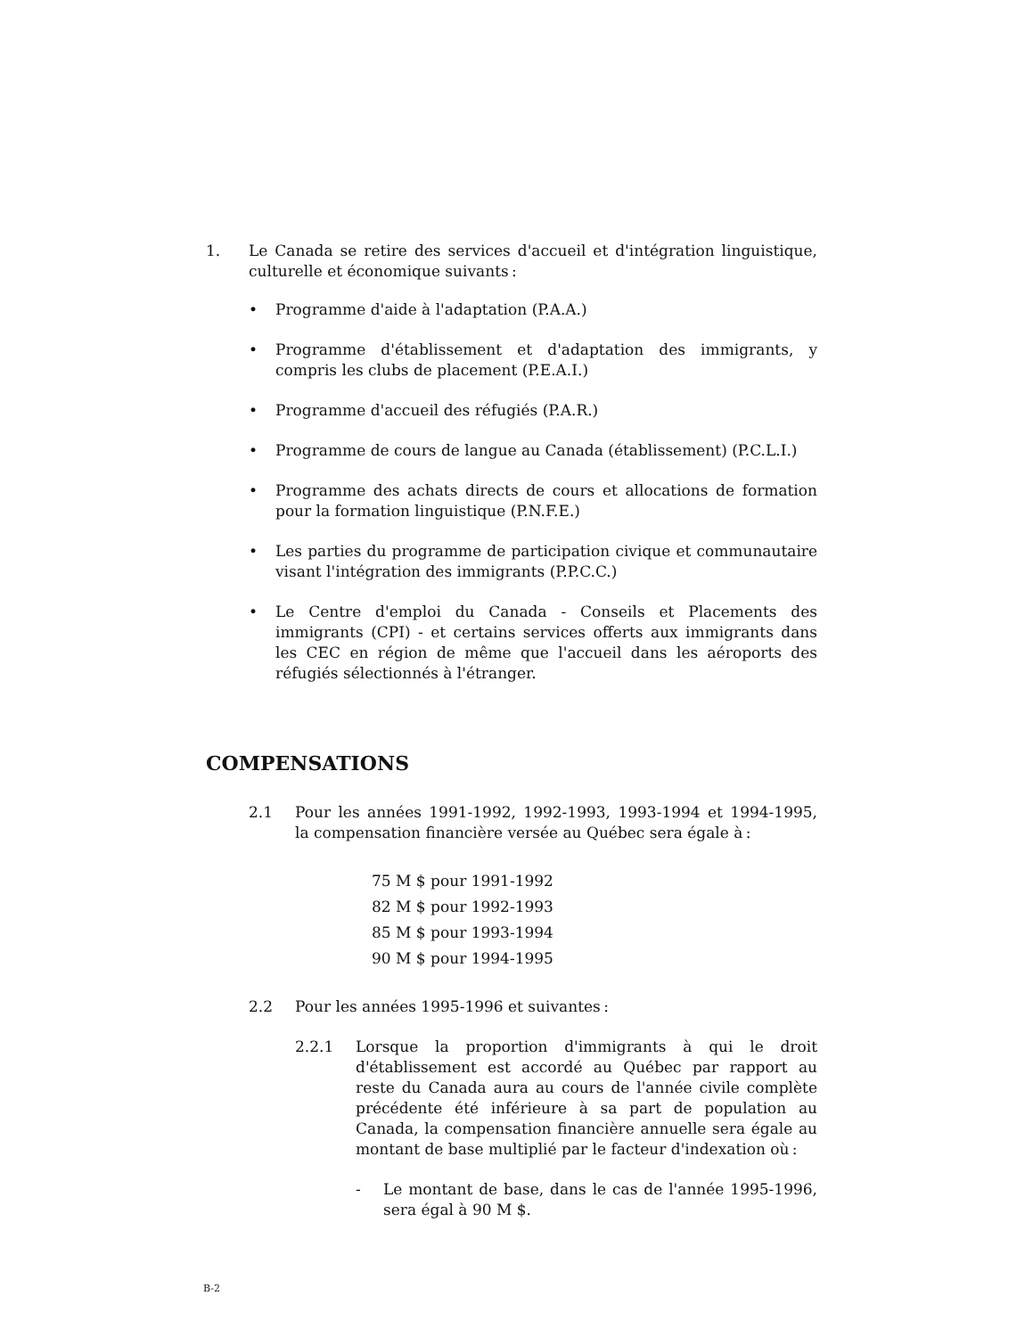1. Le Canada se retire des services d'accueil et d'intégration linguistique, culturelle et économique suivants :
• Programme d'aide à l'adaptation (P.A.A.)
• Programme d'établissement et d'adaptation des immigrants, y compris les clubs de placement (P.E.A.I.)
• Programme d'accueil des réfugiés (P.A.R.)
• Programme de cours de langue au Canada (établissement) (P.C.L.I.)
• Programme des achats directs de cours et allocations de formation pour la formation linguistique (P.N.F.E.)
• Les parties du programme de participation civique et communautaire visant l'intégration des immigrants (P.P.C.C.)
• Le Centre d'emploi du Canada - Conseils et Placements des immigrants (CPI) - et certains services offerts aux immigrants dans les CEC en région de même que l'accueil dans les aéroports des réfugiés sélectionnés à l'étranger.
COMPENSATIONS
2.1 Pour les années 1991-1992, 1992-1993, 1993-1994 et 1994-1995, la compensation financière versée au Québec sera égale à :
75 M $ pour 1991-1992
82 M $ pour 1992-1993
85 M $ pour 1993-1994
90 M $ pour 1994-1995
2.2 Pour les années 1995-1996 et suivantes :
2.2.1 Lorsque la proportion d'immigrants à qui le droit d'établissement est accordé au Québec par rapport au reste du Canada aura au cours de l'année civile complète précédente été inférieure à sa part de population au Canada, la compensation financière annuelle sera égale au montant de base multiplié par le facteur d'indexation où :
- Le montant de base, dans le cas de l'année 1995-1996, sera égal à 90 M $.
B-2